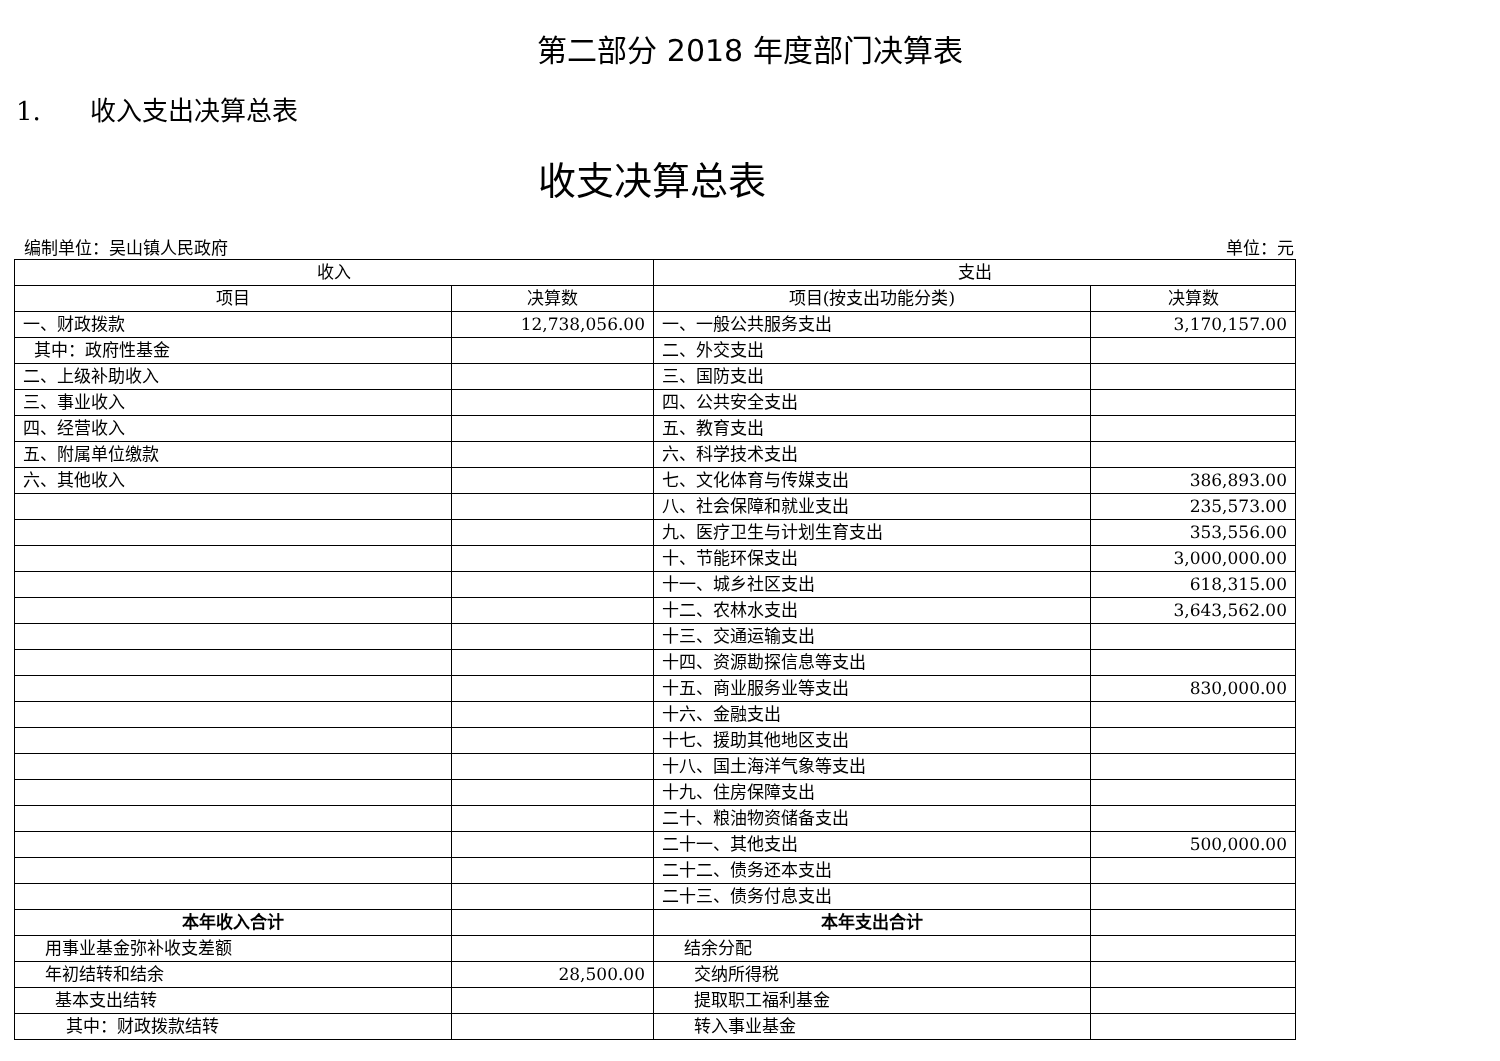第二部分 2018 年度部门决算表
1. 收入支出决算总表
收支决算总表
编制单位：吴山镇人民政府 单位：元
| 收入 | | 支出 | |
| --- | --- | --- | --- |
| 项目 | 决算数 | 项目(按支出功能分类) | 决算数 |
| 一、财政拨款 | 12,738,056.00 | 一、一般公共服务支出 | 3,170,157.00 |
| 其中：政府性基金 | | 二、外交支出 | |
| 二、上级补助收入 | | 三、国防支出 | |
| 三、事业收入 | | 四、公共安全支出 | |
| 四、经营收入 | | 五、教育支出 | |
| 五、附属单位缴款 | | 六、科学技术支出 | |
| 六、其他收入 | | 七、文化体育与传媒支出 | 386,893.00 |
| | | 八、社会保障和就业支出 | 235,573.00 |
| | | 九、医疗卫生与计划生育支出 | 353,556.00 |
| | | 十、节能环保支出 | 3,000,000.00 |
| | | 十一、城乡社区支出 | 618,315.00 |
| | | 十二、农林水支出 | 3,643,562.00 |
| | | 十三、交通运输支出 | |
| | | 十四、资源勘探信息等支出 | |
| | | 十五、商业服务业等支出 | 830,000.00 |
| | | 十六、金融支出 | |
| | | 十七、援助其他地区支出 | |
| | | 十八、国土海洋气象等支出 | |
| | | 十九、住房保障支出 | |
| | | 二十、粮油物资储备支出 | |
| | | 二十一、其他支出 | 500,000.00 |
| | | 二十二、债务还本支出 | |
| | | 二十三、债务付息支出 | |
| 本年收入合计 | | 本年支出合计 | |
| 用事业基金弥补收支差额 | | 结余分配 | |
| 年初结转和结余 | 28,500.00 | 交纳所得税 | |
| 基本支出结转 | | 提取职工福利基金 | |
| 其中：财政拨款结转 | | 转入事业基金 | |